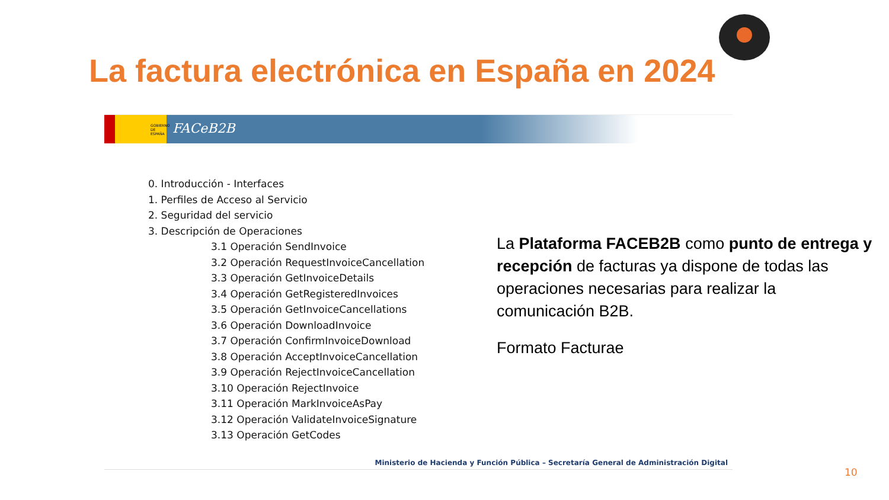La factura electrónica en España en 2024
GOBIERNO DE ESPAÑA
FACeB2B
0. Introducción - Interfaces
1. Perfiles de Acceso al Servicio
2. Seguridad del servicio
3. Descripción de Operaciones
3.1 Operación SendInvoice
3.2 Operación RequestInvoiceCancellation
3.3 Operación GetInvoiceDetails
3.4 Operación GetRegisteredInvoices
3.5 Operación GetInvoiceCancellations
3.6 Operación DownloadInvoice
3.7 Operación ConfirmInvoiceDownload
3.8 Operación AcceptInvoiceCancellation
3.9 Operación RejectInvoiceCancellation
3.10 Operación RejectInvoice
3.11 Operación MarkInvoiceAsPay
3.12 Operación ValidateInvoiceSignature
3.13 Operación GetCodes
Ministerio de Hacienda y Función Pública – Secretaría General de Administración Digital
La Plataforma FACEB2B como punto de entrega y recepción de facturas ya dispone de todas las operaciones necesarias para realizar la comunicación B2B.
Formato Facturae
10